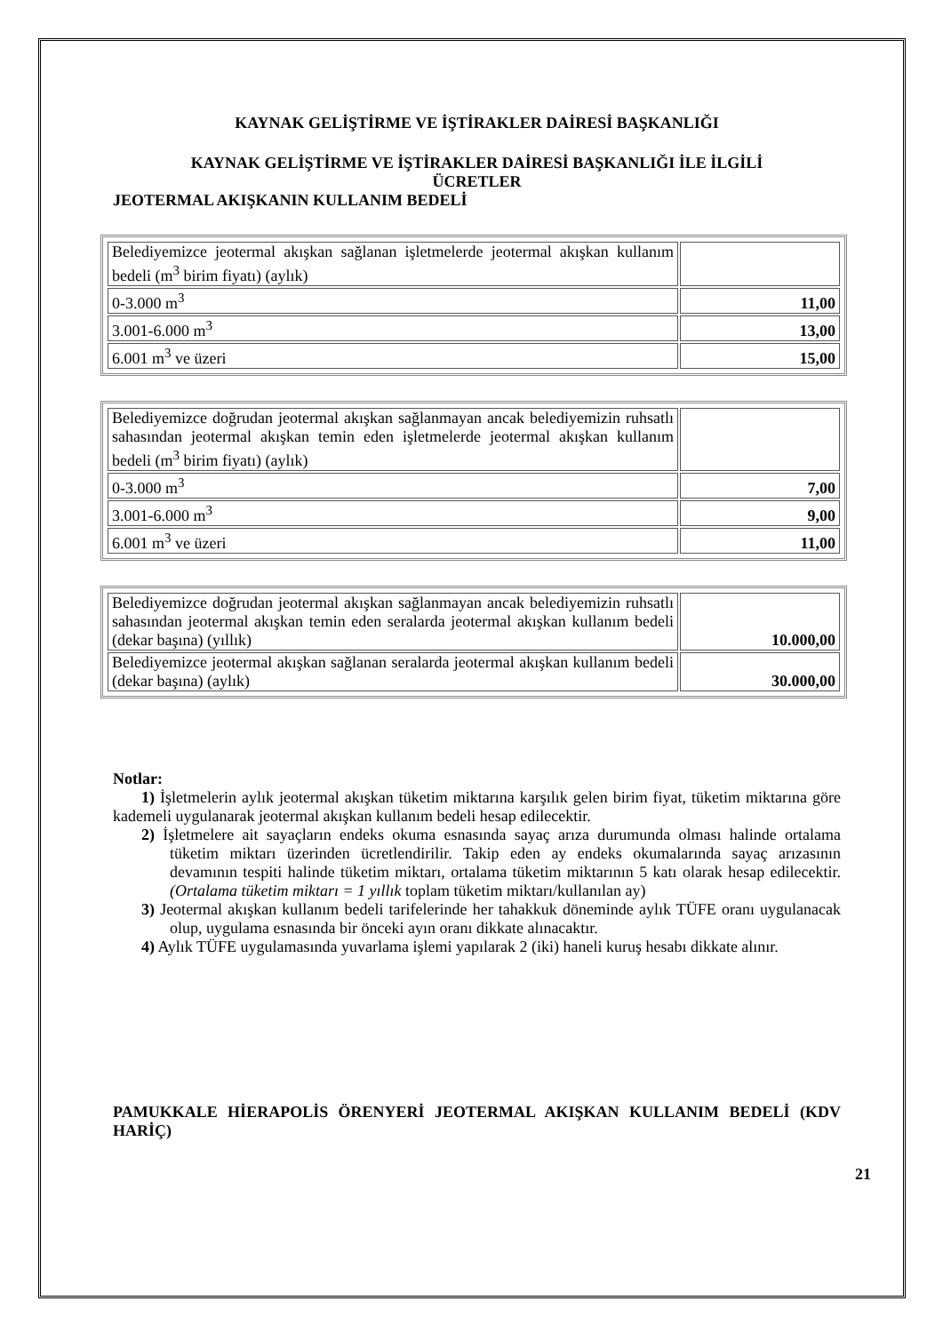KAYNAK GELİŞTİRME VE İŞTİRAKLER DAİRESİ BAŞKANLIĞI
KAYNAK GELİŞTİRME VE İŞTİRAKLER DAİRESİ BAŞKANLIĞI İLE İLGİLİ
ÜCRETLER
JEOTERMAL AKIŞKANIN KULLANIM BEDELİ
| Belediyemizce jeotermal akışkan sağlanan işletmelerde jeotermal akışkan kullanım bedeli (m<sup>3</sup> birim fiyatı) (aylık) | |
| 0-3.000 m<sup>3</sup> | 11,00 |
| 3.001-6.000 m<sup>3</sup> | 13,00 |
| 6.001 m<sup>3</sup> ve üzeri | 15,00 |
| Belediyemizce doğrudan jeotermal akışkan sağlanmayan ancak belediyemizin ruhsatlı sahasından jeotermal akışkan temin eden işletmelerde jeotermal akışkan kullanım bedeli (m<sup>3</sup> birim fiyatı) (aylık) | |
| 0-3.000 m<sup>3</sup> | 7,00 |
| 3.001-6.000 m<sup>3</sup> | 9,00 |
| 6.001 m<sup>3</sup> ve üzeri | 11,00 |
| Belediyemizce doğrudan jeotermal akışkan sağlanmayan ancak belediyemizin ruhsatlı sahasından jeotermal akışkan temin eden seralarda jeotermal akışkan kullanım bedeli (dekar başına) (yıllık) | 10.000,00 |
| Belediyemizce jeotermal akışkan sağlanan seralarda jeotermal akışkan kullanım bedeli (dekar başına) (aylık) | 30.000,00 |
Notlar:
1) İşletmelerin aylık jeotermal akışkan tüketim miktarına karşılık gelen birim fiyat, tüketim miktarına göre kademeli uygulanarak jeotermal akışkan kullanım bedeli hesap edilecektir.
2) İşletmelere ait sayaçların endeks okuma esnasında sayaç arıza durumunda olması halinde ortalama tüketim miktarı üzerinden ücretlendirilir. Takip eden ay endeks okumalarında sayaç arızasının devamının tespiti halinde tüketim miktarı, ortalama tüketim miktarının 5 katı olarak hesap edilecektir. (Ortalama tüketim miktarı = 1 yıllık toplam tüketim miktarı/kullanılan ay)
3) Jeotermal akışkan kullanım bedeli tarifelerinde her tahakkuk döneminde aylık TÜFE oranı uygulanacak olup, uygulama esnasında bir önceki ayın oranı dikkate alınacaktır.
4) Aylık TÜFE uygulamasında yuvarlama işlemi yapılarak 2 (iki) haneli kuruş hesabı dikkate alınır.
PAMUKKALE HİERAPOLİS ÖRENYERİ JEOTERMAL AKIŞKAN KULLANIM BEDELİ (KDV HARİÇ)
21